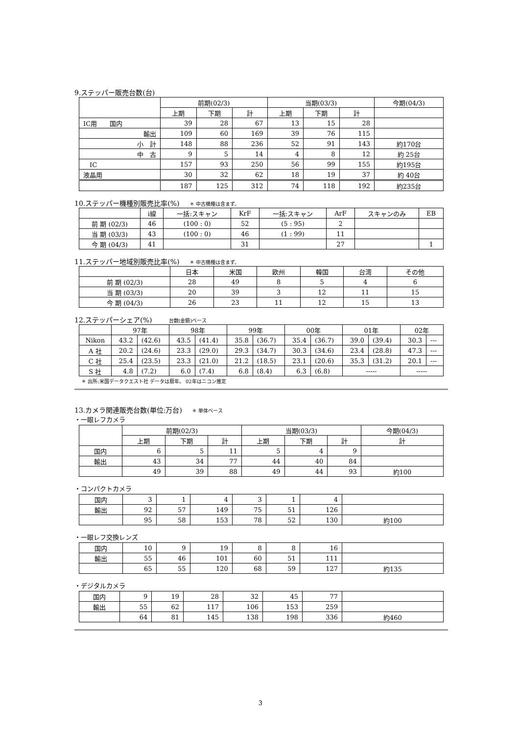9.ステッパー販売台数(台)
| | 前期(02/3) | | | 当期(03/3) | | | 今期(04/3) |
| --- | --- | --- | --- | --- | --- | --- | --- |
| | 上期 | 下期 | 計 | 上期 | 下期 | 計 | |
| IC用 国内 | 39 | 28 | 67 | 13 | 15 | 28 | |
| 輸出 | 109 | 60 | 169 | 39 | 76 | 115 | |
| 小 計 | 148 | 88 | 236 | 52 | 91 | 143 | 約170台 |
| 中 古 | 9 | 5 | 14 | 4 | 8 | 12 | 約 25台 |
| IC | 157 | 93 | 250 | 56 | 99 | 155 | 約195台 |
| 液晶用 | 30 | 32 | 62 | 18 | 19 | 37 | 約 40台 |
| | 187 | 125 | 312 | 74 | 118 | 192 | 約235台 |
10.ステッパー機種別販売比率(%) ＊ 中古機種は含まず。
| | i線 | 一括:スキャン | KrF | 一括:スキャン | ArF | スキャンのみ | EB |
| --- | --- | --- | --- | --- | --- | --- | --- |
| 前 期 (02/3) | 46 | (100 : 0) | 52 | (5 : 95) | 2 | | |
| 当 期 (03/3) | 43 | (100 : 0) | 46 | (1 : 99) | 11 | | |
| 今 期 (04/3) | 41 | | 31 | | 27 | | 1 |
11.ステッパー地域別販売比率(%) ＊ 中古機種は含まず。
| | 日本 | 米国 | 欧州 | 韓国 | 台湾 | その他 |
| --- | --- | --- | --- | --- | --- | --- |
| 前 期 (02/3) | 28 | 49 | 8 | 5 | 4 | 6 |
| 当 期 (03/3) | 20 | 39 | 3 | 12 | 11 | 15 |
| 今 期 (04/3) | 26 | 23 | 11 | 12 | 15 | 13 |
12.ステッパーシェア(%)　台数(金額)ベース
| | 97年 | | 98年 | | 99年 | | 00年 | | 01年 | | 02年 | |
| --- | --- | --- | --- | --- | --- | --- | --- | --- | --- | --- | --- | --- |
| Nikon | 43.2 | (42.6) | 43.5 | (41.4) | 35.8 | (36.7) | 35.4 | (36.7) | 39.0 | (39.4) | 30.3 | --- |
| A 社 | 20.2 | (24.6) | 23.3 | (29.0) | 29.3 | (34.7) | 30.3 | (34.6) | 23.4 | (28.8) | 47.3 | --- |
| C 社 | 25.4 | (23.5) | 23.3 | (21.0) | 21.2 | (18.5) | 23.1 | (20.6) | 35.3 | (31.2) | 20.1 | --- |
| S 社 | 4.8 | (7.2) | 6.0 | (7.4) | 6.8 | (8.4) | 6.3 | (6.8) | ----- | | ----- | |
＊ 出所:米国データクエスト社 データは暦年。 02年はニコン推定
13.カメラ関連販売台数(単位:万台) ＊ 単体ベース
・一眼レフカメラ
| | 前期(02/3) | | | 当期(03/3) | | | 今期(04/3) |
| --- | --- | --- | --- | --- | --- | --- | --- |
| | 上期 | 下期 | 計 | 上期 | 下期 | 計 | 計 |
| 国内 | 6 | 5 | 11 | 5 | 4 | 9 | |
| 輸出 | 43 | 34 | 77 | 44 | 40 | 84 | |
| | 49 | 39 | 88 | 49 | 44 | 93 | 約100 |
・コンパクトカメラ
| 国内 | 3 | 1 | 4 | 3 | 1 | 4 | |
| 輸出 | 92 | 57 | 149 | 75 | 51 | 126 | |
| | 95 | 58 | 153 | 78 | 52 | 130 | 約100 |
・一眼レフ交換レンズ
| 国内 | 10 | 9 | 19 | 8 | 8 | 16 | |
| 輸出 | 55 | 46 | 101 | 60 | 51 | 111 | |
| | 65 | 55 | 120 | 68 | 59 | 127 | 約135 |
・デジタルカメラ
| 国内 | 9 | 19 | 28 | 32 | 45 | 77 | |
| 輸出 | 55 | 62 | 117 | 106 | 153 | 259 | |
| | 64 | 81 | 145 | 138 | 198 | 336 | 約460 |
3